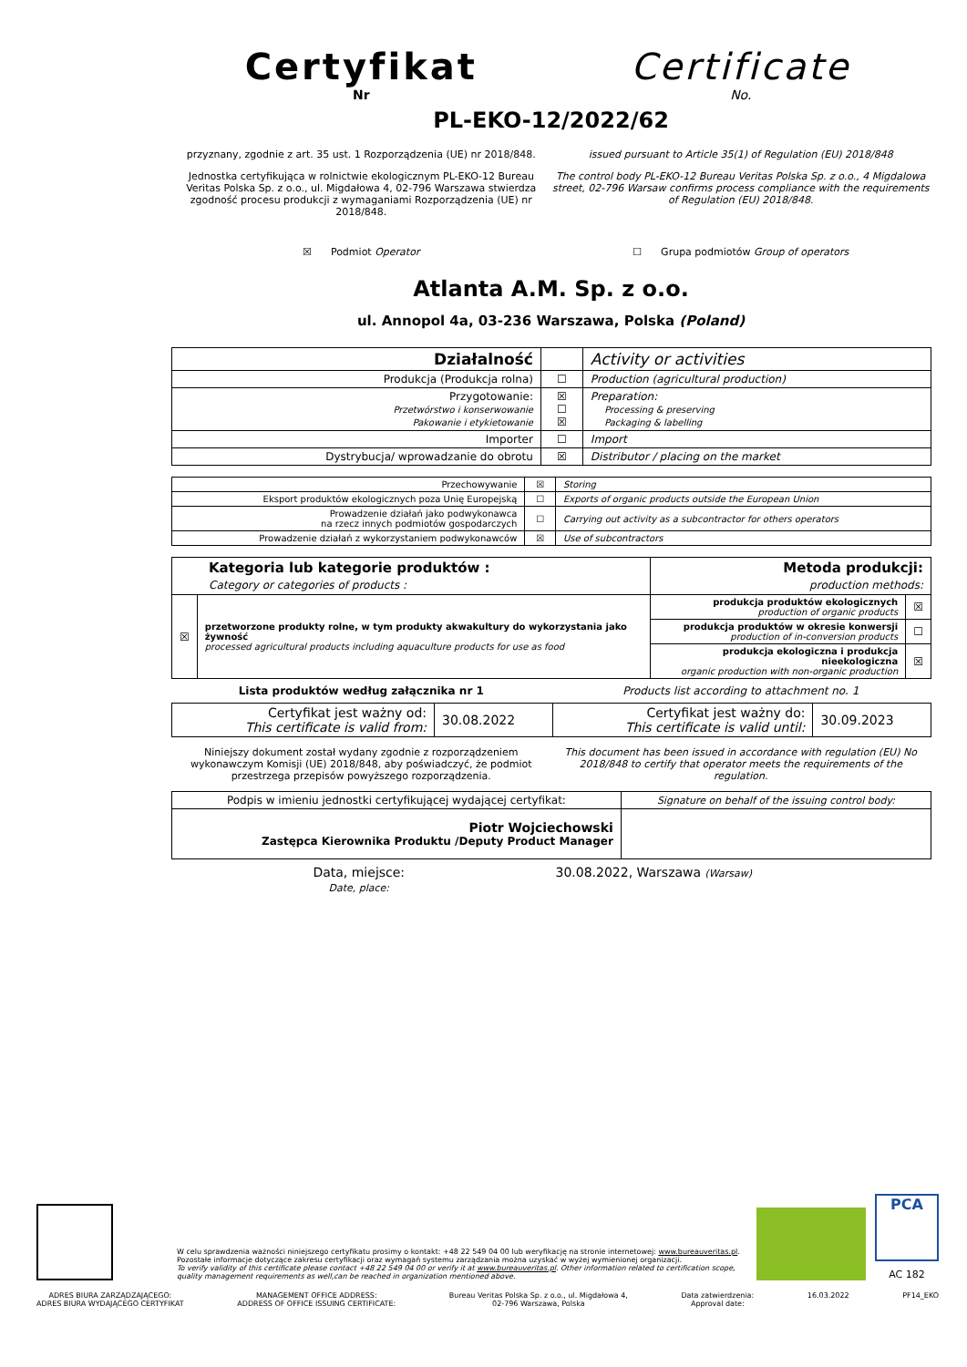Certyfikat
Nr
Certificate
No.
PL-EKO-12/2022/62
przyznany, zgodnie z art. 35 ust. 1 Rozporządzenia (UE) nr 2018/848.
Jednostka certyfikująca w rolnictwie ekologicznym PL-EKO-12 Bureau Veritas Polska Sp. z o.o., ul. Migdałowa 4, 02-796 Warszawa stwierdza zgodność procesu produkcji z wymaganiami Rozporządzenia (UE) nr 2018/848.
issued pursuant to Article 35(1) of Regulation (EU) 2018/848
The control body PL-EKO-12 Bureau Veritas Polska Sp. z o.o., 4 Migdalowa street, 02-796 Warsaw confirms process compliance with the requirements of Regulation (EU) 2018/848.
☒ Podmiot Operator ☐ Grupa podmiotów Group of operators
Atlanta A.M. Sp. z o.o.
ul. Annopol 4a, 03-236 Warszawa, Polska (Poland)
| Działalność | | Activity or activities |
| Produkcja (Produkcja rolna) | ☐ | Production (agricultural production) |
| Przygotowanie: Przetwórstwo i konserwowanie Pakowanie i etykietowanie | ☒ ☐ ☒ | Preparation: Processing & preserving Packaging & labelling |
| Importer | ☐ | Import |
| Dystrybucja/ wprowadzanie do obrotu | ☒ | Distributor / placing on the market |
| Przechowywanie | ☒ | Storing |
| Eksport produktów ekologicznych poza Unię Europejską | ☐ | Exports of organic products outside the European Union |
| Prowadzenie działań jako podwykonawca na rzecz innych podmiotów gospodarczych | ☐ | Carrying out activity as a subcontractor for others operators |
| Prowadzenie działań z wykorzystaniem podwykonawców | ☒ | Use of subcontractors |
| Kategoria lub kategorie produktów : Category or categories of products : | | Metoda produkcji: production methods: | |
| ☒ | przetworzone produkty rolne, w tym produkty akwakultury do wykorzystania jako żywność processed agricultural products including aquaculture products for use as food | produkcja produktów ekologicznych production of organic products | ☒ |
| | | produkcja produktów w okresie konwersji production of in-conversion products | ☐ |
| | | produkcja ekologiczna i produkcja nieekologiczna organic production with non-organic production | ☒ |
Lista produktów według załącznika nr 1
Products list according to attachment no. 1
| Certyfikat jest ważny od: This certificate is valid from: | 30.08.2022 | Certyfikat jest ważny do: This certificate is valid until: | 30.09.2023 |
Niniejszy dokument został wydany zgodnie z rozporządzeniem wykonawczym Komisji (UE) 2018/848, aby poświadczyć, że podmiot przestrzega przepisów powyższego rozporządzenia.
This document has been issued in accordance with regulation (EU) No 2018/848 to certify that operator meets the requirements of the regulation.
| Podpis w imieniu jednostki certyfikującej wydającej certyfikat: | Signature on behalf of the issuing control body: |
| Piotr Wojciechowski Zastępca Kierownika Produktu /Deputy Product Manager | |
Data, miejsce:
Date, place:
30.08.2022, Warszawa (Warsaw)
W celu sprawdzenia ważności niniejszego certyfikatu prosimy o kontakt: +48 22 549 04 00 lub weryfikację na stronie internetowej: www.bureauveritas.pl.
Pozostałe informacje dotyczące zakresu certyfikacji oraz wymagań systemu zarządzania można uzyskać w wyżej wymienionej organizacji.
To verify validity of this certificate please contact +48 22 549 04 00 or verify it at www.bureauveritas.pl. Other information related to certification scope, quality management requirements as well,can be reached in organization mentioned above.
PCA
AC 182
ADRES BIURA ZARZĄDZAJĄCEGO:
ADRES BIURA WYDAJĄCEGO CERTYFIKAT
MANAGEMENT OFFICE ADDRESS:
ADDRESS OF OFFICE ISSUING CERTIFICATE:
Bureau Veritas Polska Sp. z o.o., ul. Migdałowa 4,
02-796 Warszawa, Polska
Data zatwierdzenia:
Approval date:
16.03.2022 PF14_EKO